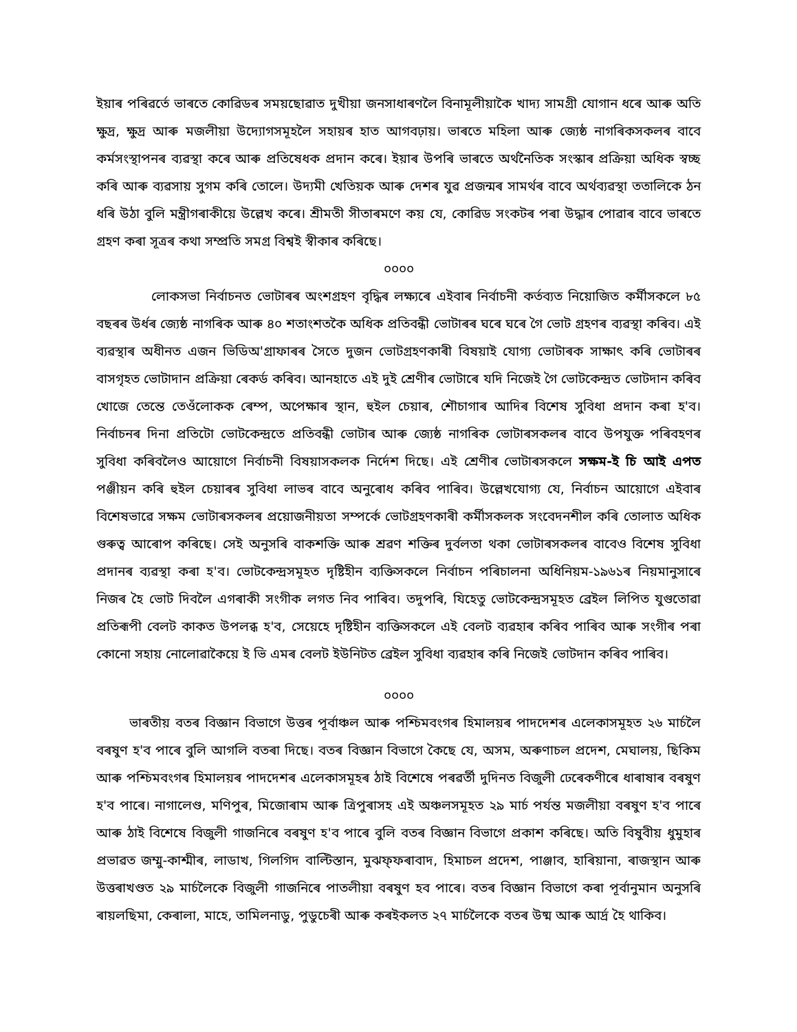ইয়াৰ পৰিৱৰ্তে ভাৰতে কোৱিডৰ সময়ছোৱাত দুখীয়া জনসাধাৰণলৈ বিনামূলীয়াকৈ খাদ্য সামগ্ৰী যোগান ধৰে আৰু অতি ক্ষুদ্ৰ, ক্ষুদ্ৰ আৰু মজলীয়া উদ্যোগসমূহলৈ সহায়ৰ হাত আগবঢ়ায়। ভাৰতে মহিলা আৰু জ্যেষ্ঠ নাগৰিকসকলৰ বাবে কৰ্মসংস্থাপনৰ ব্যৱস্থা কৰে আৰু প্ৰতিষেধক প্ৰদান কৰে। ইয়াৰ উপৰি ভাৰতে অৰ্থনৈতিক সংস্কাৰ প্ৰক্ৰিয়া অধিক স্বচ্ছ কৰি আৰু ব্যৱসায় সুগম কৰি তোলে। উদ্যমী খেতিয়ক আৰু দেশৰ যুৱ প্ৰজন্মৰ সামৰ্থৰ বাবে অৰ্থব্যৱস্থা ততালিকে ঠন ধৰি উঠা বুলি মন্ত্ৰীগৰাকীয়ে উল্লেখ কৰে। শ্ৰীমতী সীতাৰমণে কয় যে, কোৱিড সংকটৰ পৰা উদ্ধাৰ পোৱাৰ বাবে ভাৰতে গ্ৰহণ কৰা সূত্ৰৰ কথা সম্প্ৰতি সমগ্ৰ বিশ্বই স্বীকাৰ কৰিছে।
০০০০
লোকসভা নিৰ্বাচনত ভোটাৰৰ অংশগ্ৰহণ বৃদ্ধিৰ লক্ষ্যৰে এইবাৰ নিৰ্বাচনী কৰ্তব্যত নিয়োজিত কৰ্মীসকলে ৮৫ বছৰৰ উৰ্ধৰ জ্যেষ্ঠ নাগৰিক আৰু ৪০ শতাংশতকৈ অধিক প্ৰতিবন্ধী ভোটাৰৰ ঘৰে ঘৰে গৈ ভোট গ্ৰহণৰ ব্যৱস্থা কৰিব। এই ব্যৱস্থাৰ অধীনত এজন ভিডিঅ'গ্ৰাফাৰৰ সৈতে দুজন ভোটগ্ৰহণকাৰী বিষয়াই যোগ্য ভোটাৰক সাক্ষাৎ কৰি ভোটাৰৰ বাসগৃহত ভোটাদান প্ৰক্ৰিয়া ৰেকৰ্ড কৰিব। আনহাতে এই দুই শ্ৰেণীৰ ভোটাৰে যদি নিজেই গৈ ভোটকেন্দ্ৰত ভোটদান কৰিব খোজে তেন্তে তেওঁলোকক ৰেম্প, অপেক্ষাৰ স্থান, হুইল চেয়াৰ, শৌচাগাৰ আদিৰ বিশেষ সুবিধা প্ৰদান কৰা হ'ব। নিৰ্বাচনৰ দিনা প্ৰতিটো ভোটকেন্দ্ৰতে প্ৰতিবন্ধী ভোটাৰ আৰু জ্যেষ্ঠ নাগৰিক ভোটাৰসকলৰ বাবে উপযুক্ত পৰিবহণৰ সুবিধা কৰিবলৈও আয়োগে নিৰ্বাচনী বিষয়াসকলক নিৰ্দেশ দিছে। এই শ্ৰেণীৰ ভোটাৰসকলে সক্ষম-ই চি আই এপত পঞ্জীয়ন কৰি হুইল চেয়াৰৰ সুবিধা লাভৰ বাবে অনুৰোধ কৰিব পাৰিব। উল্লেখযোগ্য যে, নিৰ্বাচন আয়োগে এইবাৰ বিশেষভাৱে সক্ষম ভোটাৰসকলৰ প্ৰয়োজনীয়তা সম্পৰ্কে ভোটগ্ৰহণকাৰী কৰ্মীসকলক সংবেদনশীল কৰি তোলাত অধিক গুৰুত্ব আৰোপ কৰিছে। সেই অনুসৰি বাকশক্তি আৰু শ্ৰৱণ শক্তিৰ দুৰ্বলতা থকা ভোটাৰসকলৰ বাবেও বিশেষ সুবিধা প্ৰদানৰ ব্যৱস্থা কৰা হ'ব। ভোটকেন্দ্ৰসমূহত দৃষ্টিহীন ব্যক্তিসকলে নিৰ্বাচন পৰিচালনা অধিনিয়ম-১৯৬১ৰ নিয়মানুসাৰে নিজৰ হৈ ভোট দিবলৈ এগৰাকী সংগীক লগত নিব পাৰিব। তদুপৰি, যিহেতু ভোটকেন্দ্ৰসমূহত ব্ৰেইল লিপিত যুগুতোৱা প্ৰতিৰূপী বেলট কাকত উপলব্ধ হ'ব, সেয়েহে দৃষ্টিহীন ব্যক্তিসকলে এই বেলট ব্যৱহাৰ কৰিব পাৰিব আৰু সংগীৰ পৰা কোনো সহায় নোলোৱাকৈয়ে ই ভি এমৰ বেলট ইউনিটত ব্ৰেইল সুবিধা ব্যৱহাৰ কৰি নিজেই ভোটদান কৰিব পাৰিব।
০০০০
ভাৰতীয় বতৰ বিজ্ঞান বিভাগে উত্তৰ পূৰ্বাঞ্চল আৰু পশ্চিমবংগৰ হিমালয়ৰ পাদদেশৰ এলেকাসমূহত ২৬ মাৰ্চলৈ বৰষুণ হ'ব পাৰে বুলি আগলি বতৰা দিছে। বতৰ বিজ্ঞান বিভাগে কৈছে যে, অসম, অৰুণাচল প্ৰদেশ, মেঘালয়, ছিকিম আৰু পশ্চিমবংগৰ হিমালয়ৰ পাদদেশৰ এলেকাসমূহৰ ঠাই বিশেষে পৰৱৰ্তী দুদিনত বিজুলী ঢেৰেকণীৰে ধাৰাষাৰ বৰষুণ হ'ব পাৰে। নাগালেণ্ড, মণিপুৰ, মিজোৰাম আৰু ত্ৰিপুৰাসহ এই অঞ্চলসমূহত ২৯ মাৰ্চ পৰ্যন্ত মজলীয়া বৰষুণ হ'ব পাৰে আৰু ঠাই বিশেষে বিজুলী গাজনিৰে বৰষুণ হ'ব পাৰে বুলি বতৰ বিজ্ঞান বিভাগে প্ৰকাশ কৰিছে। অতি বিষুবীয় ধুমুহাৰ প্ৰভাৱত জম্মু-কাশ্মীৰ, লাডাখ, গিলগিদ বাল্টিস্তান, মুঝফ্‌ফৰাবাদ, হিমাচল প্ৰদেশ, পাঞ্জাব, হাৰিয়ানা, ৰাজস্থান আৰু উত্তৰাখণ্ডত ২৯ মাৰ্চলৈকে বিজুলী গাজনিৰে পাতলীয়া বৰষুণ হব পাৰে। বতৰ বিজ্ঞান বিভাগে কৰা পূৰ্বানুমান অনুসৰি ৰায়লছিমা, কেৰালা, মাহে, তামিলনাডু, পুডুচেৰী আৰু কৰইকলত ২৭ মাৰ্চলৈকে বতৰ উষ্ম আৰু আৰ্দ্ৰ হৈ থাকিব।